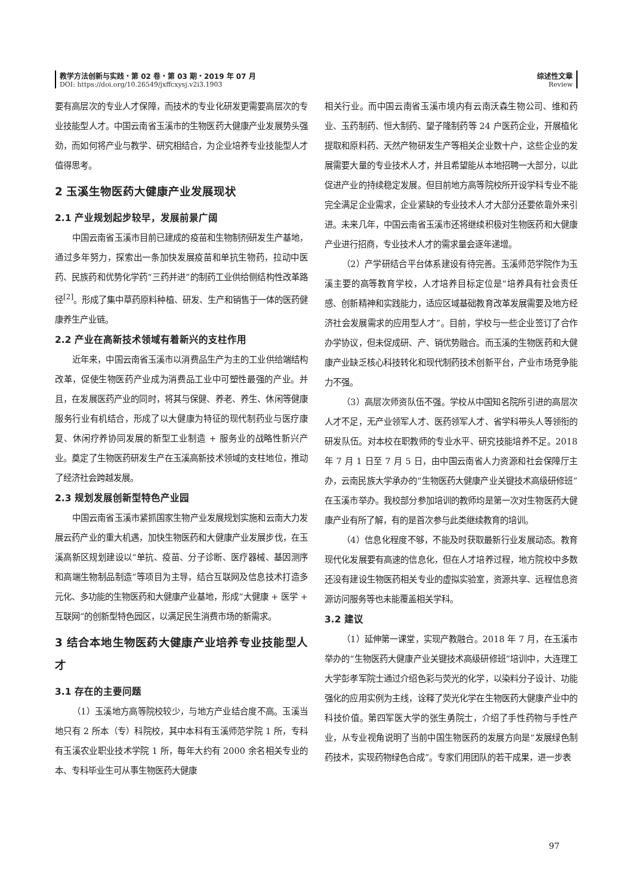教学方法创新与实践・第 02 卷・第 03 期・2019 年 07 月
DOI: https://doi.org/10.26549/jxffcxysj.v2i3.1903
综述性文章
Review
要有高层次的专业人才保障，而技术的专业化研发更需要高层次的专业技能型人才。中国云南省玉溪市的生物医药大健康产业发展势头强劲，而如何将产业与教学、研究相结合，为企业培养专业技能型人才值得思考。
2 玉溪生物医药大健康产业发展现状
2.1 产业规划起步较早，发展前景广阔
中国云南省玉溪市目前已建成的疫苗和生物制剂研发生产基地，通过多年努力，探索出一条加快发展疫苗和单抗生物药，拉动中医药、民族药和优势化学药“三药并进”的制药工业供给侧结构性改革路径<sup>[2]</sup>。形成了集中草药原料种植、研发、生产和销售于一体的医药健康养生产业链。
2.2 产业在高新技术领域有着新兴的支柱作用
近年来，中国云南省玉溪市以消费品生产为主的工业供给端结构改革，促使生物医药产业成为消费品工业中可塑性最强的产业。并且，在发展医药产业的同时，将其与保健、养老、养生、休闲等健康服务行业有机结合，形成了以大健康为特征的现代制药业与医疗康复、休闲疗养协同发展的新型工业制造 + 服务业的战略性新兴产业。奠定了生物医药研发生产在玉溪高新技术领域的支柱地位，推动了经济社会跨越发展。
2.3 规划发展创新型特色产业园
中国云南省玉溪市紧抓国家生物产业发展规划实施和云南大力发展云药产业的重大机遇，加快生物医药和大健康产业发展步伐，在玉溪高新区规划建设以“单抗、疫苗、分子诊断、医疗器械、基因测序和高端生物制品制造”等项目为主导，结合互联网及信息技术打造多元化、多功能的生物医药和大健康产业基地，形成“大健康 + 医学 + 互联网”的创新型特色园区，以满足民生消费市场的新需求。
3 结合本地生物医药大健康产业培养专业技能型人才
3.1 存在的主要问题
（1）玉溪地方高等院校较少，与地方产业结合度不高。玉溪当地只有 2 所本（专）科院校，其中本科有玉溪师范学院 1 所，专科有玉溪农业职业技术学院 1 所，每年大约有 2000 余名相关专业的本、专科毕业生可从事生物医药大健康
相关行业。而中国云南省玉溪市境内有云南沃森生物公司、维和药业、玉药制药、恒大制药、望子隆制药等 24 户医药企业，开展植化提取和原料药、天然产物研发生产等相关企业数十户，这些企业的发展需要大量的专业技术人才，并且希望能从本地招聘一大部分，以此促进产业的持续稳定发展。但目前地方高等院校所开设学科专业不能完全满足企业需求，企业紧缺的专业技术人才大部分还要依靠外来引进。未来几年，中国云南省玉溪市还将继续积极对生物医药和大健康产业进行招商，专业技术人才的需求量会逐年递增。
（2）产学研结合平台体系建设有待完善。玉溪师范学院作为玉溪主要的高等教育学校，人才培养目标定位是“培养具有社会责任感、创新精神和实践能力，适应区域基础教育改革发展需要及地方经济社会发展需求的应用型人才”。目前，学校与一些企业签订了合作办学协议，但未促成研、产、销优势融合。而玉溪的生物医药和大健康产业缺乏核心科技转化和现代制药技术创新平台，产业市场竞争能力不强。
（3）高层次师资队伍不强。学校从中国知名院所引进的高层次人才不足，无产业领军人才、医药领军人才、省学科带头人等领衔的研发队伍。对本校在职教师的专业水平、研究技能培养不足。2018 年 7 月 1 日至 7 月 5 日，由中国云南省人力资源和社会保障厅主办，云南民族大学承办的“生物医药大健康产业关键技术高级研修班”在玉溪市举办。我校部分参加培训的教师均是第一次对生物医药大健康产业有所了解，有的是首次参与此类继续教育的培训。
（4）信息化程度不够，不能及时获取最新行业发展动态。教育现代化发展要有高速的信息化，但在人才培养过程，地方院校中多数还没有建设生物医药相关专业的虚拟实验室，资源共享、远程信息资源访问服务等也未能覆盖相关学科。
3.2 建议
（1）延伸第一课堂，实现产教融合。2018 年 7 月，在玉溪市举办的“生物医药大健康产业关键技术高级研修班”培训中，大连理工大学彭孝军院士通过介绍色彩与荧光的化学，以染料分子设计、功能强化的应用实例为主线，诠释了荧光化学在生物医药大健康产业中的科技价值。第四军医大学的张生勇院士，介绍了手性药物与手性产业，从专业视角说明了当前中国生物医药的发展方向是“发展绿色制药技术，实现药物绿色合成”。专家们用团队的若干成果，进一步表
97